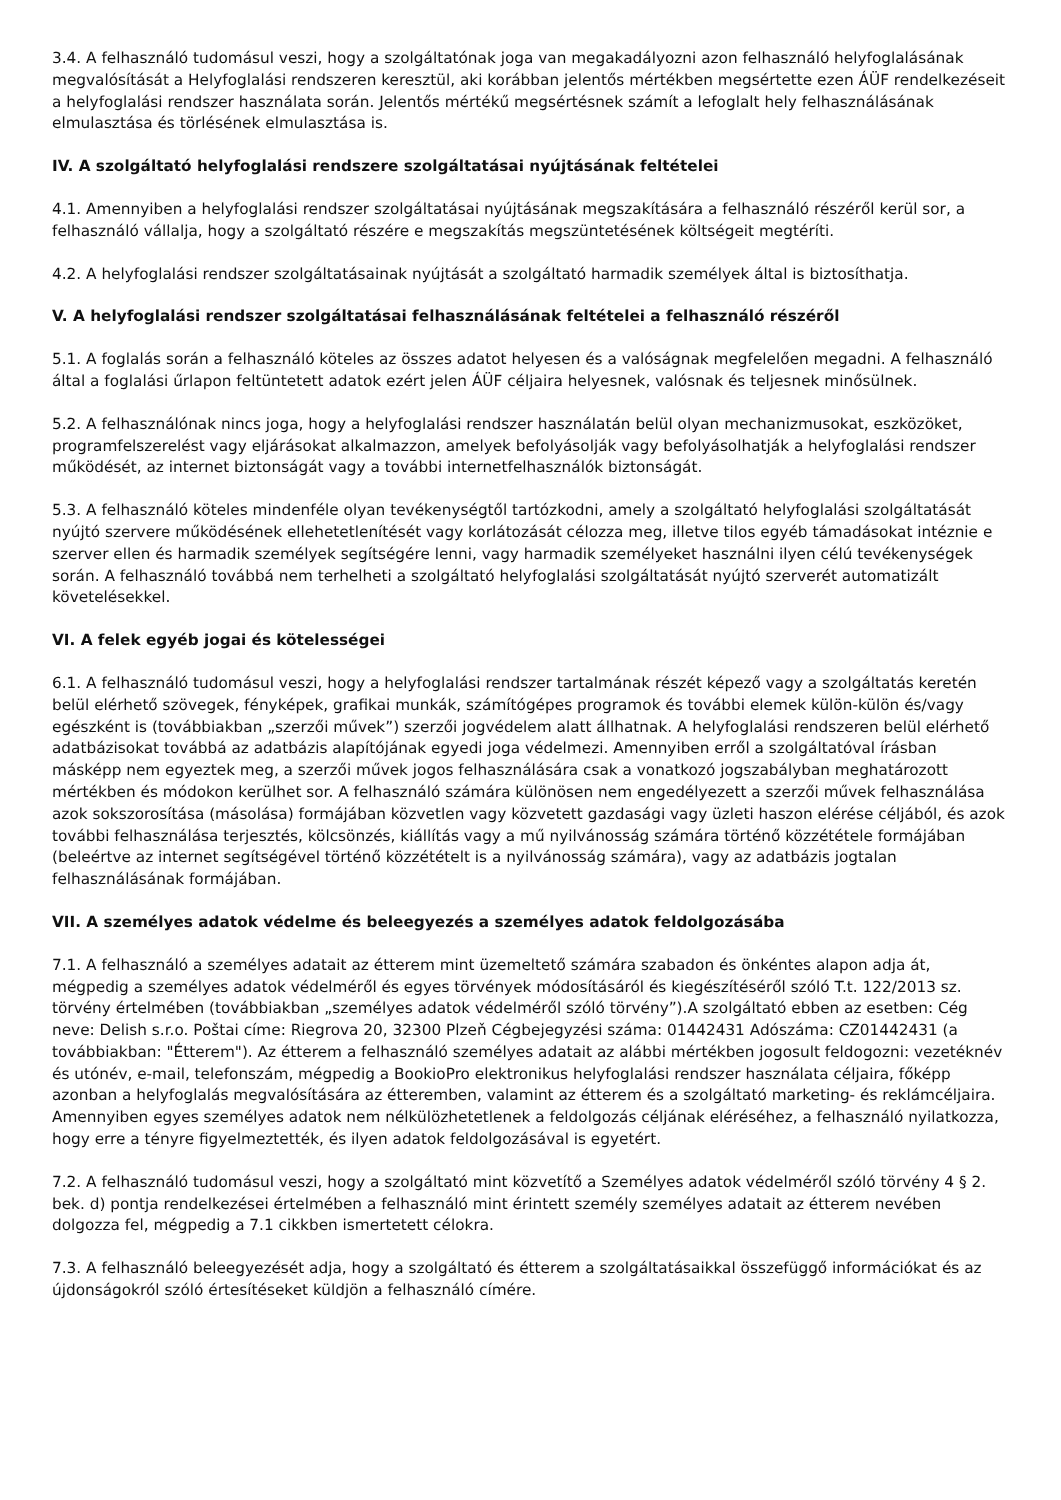3.4. A felhasználó tudomásul veszi, hogy a szolgáltatónak joga van megakadályozni azon felhasználó helyfoglalásának megvalósítását a Helyfoglalási rendszeren keresztül, aki korábban jelentős mértékben megsértette ezen ÁÜF rendelkezéseit a helyfoglalási rendszer használata során. Jelentős mértékű megsértésnek számít a lefoglalt hely felhasználásának elmulasztása és törlésének elmulasztása is.
IV. A szolgáltató helyfoglalási rendszere szolgáltatásai nyújtásának feltételei
4.1. Amennyiben a helyfoglalási rendszer szolgáltatásai nyújtásának megszakítására a felhasználó részéről kerül sor, a felhasználó vállalja, hogy a szolgáltató részére e megszakítás megszüntetésének költségeit megtéríti.
4.2. A helyfoglalási rendszer szolgáltatásainak nyújtását a szolgáltató harmadik személyek által is biztosíthatja.
V. A helyfoglalási rendszer szolgáltatásai felhasználásának feltételei a felhasználó részéről
5.1. A foglalás során a felhasználó köteles az összes adatot helyesen és a valóságnak megfelelően megadni. A felhasználó által a foglalási űrlapon feltüntetett adatok ezért jelen ÁÜF céljaira helyesnek, valósnak és teljesnek minősülnek.
5.2. A felhasználónak nincs joga, hogy a helyfoglalási rendszer használatán belül olyan mechanizmusokat, eszközöket, programfelszerelést vagy eljárásokat alkalmazzon, amelyek befolyásolják vagy befolyásolhatják a helyfoglalási rendszer működését, az internet biztonságát vagy a további internetfelhasználók biztonságát.
5.3. A felhasználó köteles mindenféle olyan tevékenységtől tartózkodni, amely a szolgáltató helyfoglalási szolgáltatását nyújtó szervere működésének ellehetetlenítését vagy korlátozását célozza meg, illetve tilos egyéb támadásokat intéznie e szerver ellen és harmadik személyek segítségére lenni, vagy harmadik személyeket használni ilyen célú tevékenységek során. A felhasználó továbbá nem terhelheti a szolgáltató helyfoglalási szolgáltatását nyújtó szerverét automatizált követelésekkel.
VI. A felek egyéb jogai és kötelességei
6.1. A felhasználó tudomásul veszi, hogy a helyfoglalási rendszer tartalmának részét képező vagy a szolgáltatás keretén belül elérhető szövegek, fényképek, grafikai munkák, számítógépes programok és további elemek külön-külön és/vagy egészként is (továbbiakban „szerzői művek”) szerzői jogvédelem alatt állhatnak. A helyfoglalási rendszeren belül elérhető adatbázisokat továbbá az adatbázis alapítójának egyedi joga védelmezi. Amennyiben erről a szolgáltatóval írásban másképp nem egyeztek meg, a szerzői művek jogos felhasználására csak a vonatkozó jogszabályban meghatározott mértékben és módokon kerülhet sor. A felhasználó számára különösen nem engedélyezett a szerzői művek felhasználása azok sokszorosítása (másolása) formájában közvetlen vagy közvetett gazdasági vagy üzleti haszon elérése céljából, és azok további felhasználása terjesztés, kölcsönzés, kiállítás vagy a mű nyilvánosság számára történő közzététele formájában (beleértve az internet segítségével történő közzétételt is a nyilvánosság számára), vagy az adatbázis jogtalan felhasználásának formájában.
VII. A személyes adatok védelme és beleegyezés a személyes adatok feldolgozásába
7.1. A felhasználó a személyes adatait az étterem mint üzemeltető számára szabadon és önkéntes alapon adja át, mégpedig a személyes adatok védelméről és egyes törvények módosításáról és kiegészítéséről szóló T.t. 122/2013 sz. törvény értelmében (továbbiakban „személyes adatok védelméről szóló törvény”).A szolgáltató ebben az esetben: Cég neve: Delish s.r.o. Poštai címe: Riegrova 20, 32300 Plzeň Cégbejegyzési száma: 01442431 Adószáma: CZ01442431 (a továbbiakban: "Étterem"). Az étterem a felhasználó személyes adatait az alábbi mértékben jogosult feldogozni: vezetéknév és utónév, e-mail, telefonszám, mégpedig a BookioPro elektronikus helyfoglalási rendszer használata céljaira, főképp azonban a helyfoglalás megvalósítására az étteremben, valamint az étterem és a szolgáltató marketing- és reklámcéljaira. Amennyiben egyes személyes adatok nem nélkülözhetetlenek a feldolgozás céljának eléréséhez, a felhasználó nyilatkozza, hogy erre a tényre figyelmeztették, és ilyen adatok feldolgozásával is egyetért.
7.2. A felhasználó tudomásul veszi, hogy a szolgáltató mint közvetítő a Személyes adatok védelméről szóló törvény 4 § 2. bek. d) pontja rendelkezései értelmében a felhasználó mint érintett személy személyes adatait az étterem nevében dolgozza fel, mégpedig a 7.1 cikkben ismertetett célokra.
7.3. A felhasználó beleegyezését adja, hogy a szolgáltató és étterem a szolgáltatásaikkal összefüggő információkat és az újdonságokról szóló értesítéseket küldjön a felhasználó címére.